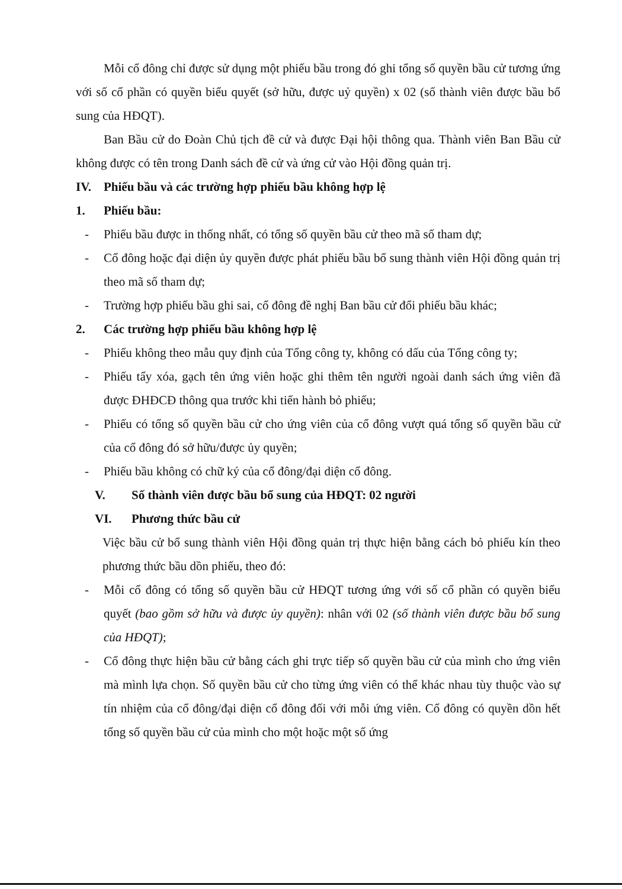Mỗi cổ đông chỉ được sử dụng một phiếu bầu trong đó ghi tổng số quyền bầu cử tương ứng với số cổ phần có quyền biểu quyết (sở hữu, được uỷ quyền) x 02 (số thành viên được bầu bổ sung của HĐQT).
Ban Bầu cử do Đoàn Chủ tịch đề cử và được Đại hội thông qua. Thành viên Ban Bầu cử không được có tên trong Danh sách đề cử và ứng cử vào Hội đồng quản trị.
IV. Phiếu bầu và các trường hợp phiếu bầu không hợp lệ
1. Phiếu bầu:
- Phiếu bầu được in thống nhất, có tổng số quyền bầu cử theo mã số tham dự;
- Cổ đông hoặc đại diện ủy quyền được phát phiếu bầu bổ sung thành viên Hội đồng quản trị theo mã số tham dự;
- Trường hợp phiếu bầu ghi sai, cổ đông đề nghị Ban bầu cử đổi phiếu bầu khác;
2. Các trường hợp phiếu bầu không hợp lệ
- Phiếu không theo mẫu quy định của Tổng công ty, không có dấu của Tổng công ty;
- Phiếu tẩy xóa, gạch tên ứng viên hoặc ghi thêm tên người ngoài danh sách ứng viên đã được ĐHĐCĐ thông qua trước khi tiến hành bỏ phiếu;
- Phiếu có tổng số quyền bầu cử cho ứng viên của cổ đông vượt quá tổng số quyền bầu cử của cổ đông đó sở hữu/được ủy quyền;
- Phiếu bầu không có chữ ký của cổ đông/đại diện cổ đông.
V. Số thành viên được bầu bổ sung của HĐQT: 02 người
VI. Phương thức bầu cử
Việc bầu cử bổ sung thành viên Hội đồng quản trị thực hiện bằng cách bỏ phiếu kín theo phương thức bầu dồn phiếu, theo đó:
- Mỗi cổ đông có tổng số quyền bầu cử HĐQT tương ứng với số cổ phần có quyền biểu quyết (bao gồm sở hữu và được ủy quyền): nhân với 02 (số thành viên được bầu bổ sung của HĐQT);
- Cổ đông thực hiện bầu cử bằng cách ghi trực tiếp số quyền bầu cử của mình cho ứng viên mà mình lựa chọn. Số quyền bầu cử cho từng ứng viên có thể khác nhau tùy thuộc vào sự tín nhiệm của cổ đông/đại diện cổ đông đối với mỗi ứng viên. Cổ đông có quyền dồn hết tổng số quyền bầu cử của mình cho một hoặc một số ứng